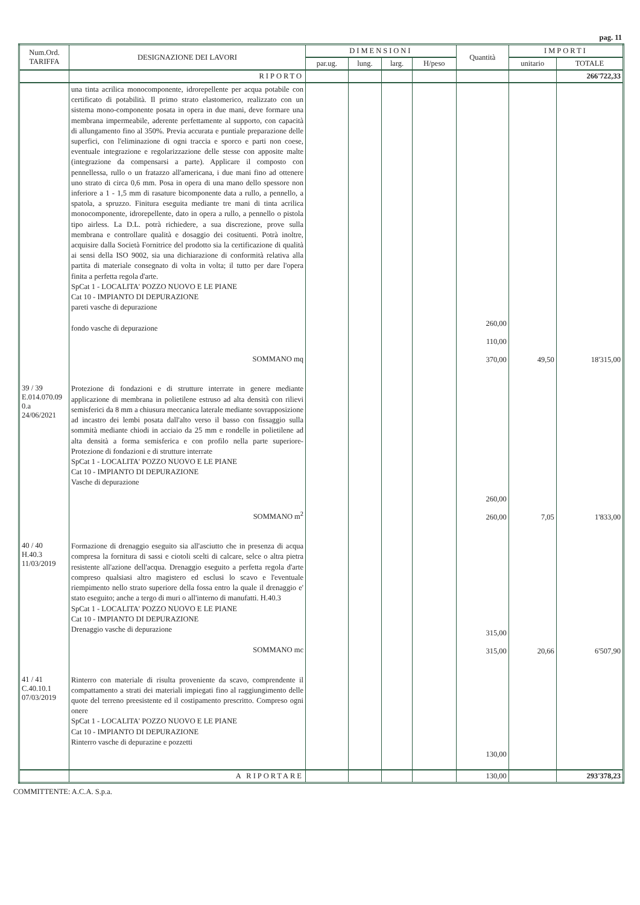pag. 11
| Num.Ord. TARIFFA | DESIGNAZIONE DEI LAVORI | DIMENSIONI | | | | Quantità | IMPORTI | |
| --- | --- | --- | --- | --- | --- | --- | --- | --- |
| | | par.ug. | lung. | larg. | H/peso | | unitario | TOTALE |
| | RIPORTO | | | | | | | 266'722,33 |
| | una tinta acrilica monocomponente, idrorepellente per acqua potabile con certificato di potabilità. Il primo strato elastomerico, realizzato con un sistema mono-componente posata in opera in due mani, deve formare una membrana impermeabile, aderente perfettamente al supporto, con capacità di allungamento fino al 350%. Previa accurata e puntiale preparazione delle superfici, con l'eliminazione di ogni traccia e sporco e parti non coese, eventuale integrazione e regolarizzazione delle stesse con apposite malte (integrazione da compensarsi a parte). Applicare il composto con pennellessa, rullo o un fratazzo all'americana, i due mani fino ad ottenere uno strato di circa 0,6 mm. Posa in opera di una mano dello spessore non inferiore a 1 - 1,5 mm di rasature bicomponente data a rullo, a pennello, a spatola, a spruzzo. Finitura eseguita mediante tre mani di tinta acrilica monocomponente, idrorepellente, dato in opera a rullo, a pennello o pistola tipo airless. La D.L. potrà richiedere, a sua discrezione, prove sulla membrana e controllare qualità e dosaggio dei cosituenti. Potrà inoltre, acquisire dalla Società Fornitrice del prodotto sia la certificazione di qualità ai sensi della ISO 9002, sia una dichiarazione di conformità relativa alla partita di materiale consegnato di volta in volta; il tutto per dare l'opera finita a perfetta regola d'arte. SpCat 1 - LOCALITA' POZZO NUOVO E LE PIANE Cat 10 - IMPIANTO DI DEPURAZIONE pareti vasche di depurazione fondo vasche di depurazione SOMMANO mq | | | | | 260,00 110,00 370,00 | 49,50 | 18'315,00 |
| 39 / 39 E.014.070.09 0.a 24/06/2021 | Protezione di fondazioni e di strutture interrate in genere mediante applicazione di membrana in polietilene estruso ad alta densità con rilievi semisferici da 8 mm a chiusura meccanica laterale mediante sovrapposizione ad incastro dei lembi posata dall'alto verso il basso con fissaggio sulla sommità mediante chiodi in acciaio da 25 mm e rondelle in polietilene ad alta densità a forma semisferica e con profilo nella parte superiore- Protezione di fondazioni e di strutture interrate SpCat 1 - LOCALITA' POZZO NUOVO E LE PIANE Cat 10 - IMPIANTO DI DEPURAZIONE Vasche di depurazione SOMMANO m<sup>2</sup> | | | | | 260,00 260,00 | 7,05 | 1'833,00 |
| 40 / 40 H.40.3 11/03/2019 | Formazione di drenaggio eseguito sia all'asciutto che in presenza di acqua compresa la fornitura di sassi e ciotoli scelti di calcare, selce o altra pietra resistente all'azione dell'acqua. Drenaggio eseguito a perfetta regola d'arte compreso qualsiasi altro magistero ed esclusi lo scavo e l'eventuale riempimento nello strato superiore della fossa entro la quale il drenaggio e' stato eseguito; anche a tergo di muri o all'interno di manufatti. H.40.3 SpCat 1 - LOCALITA' POZZO NUOVO E LE PIANE Cat 10 - IMPIANTO DI DEPURAZIONE Drenaggio vasche di depurazione SOMMANO mc | | | | | 315,00 315,00 | 20,66 | 6'507,90 |
| 41 / 41 C.40.10.1 07/03/2019 | Rinterro con materiale di risulta proveniente da scavo, comprendente il compattamento a strati dei materiali impiegati fino al raggiungimento delle quote del terreno preesistente ed il costipamento prescritto. Compreso ogni onere SpCat 1 - LOCALITA' POZZO NUOVO E LE PIANE Cat 10 - IMPIANTO DI DEPURAZIONE Rinterro vasche di depurazine e pozzetti | | | | | 130,00 | | |
| | A RIPORTARE | | | | | 130,00 | | 293'378,23 |
COMMITTENTE: A.C.A. S.p.a.